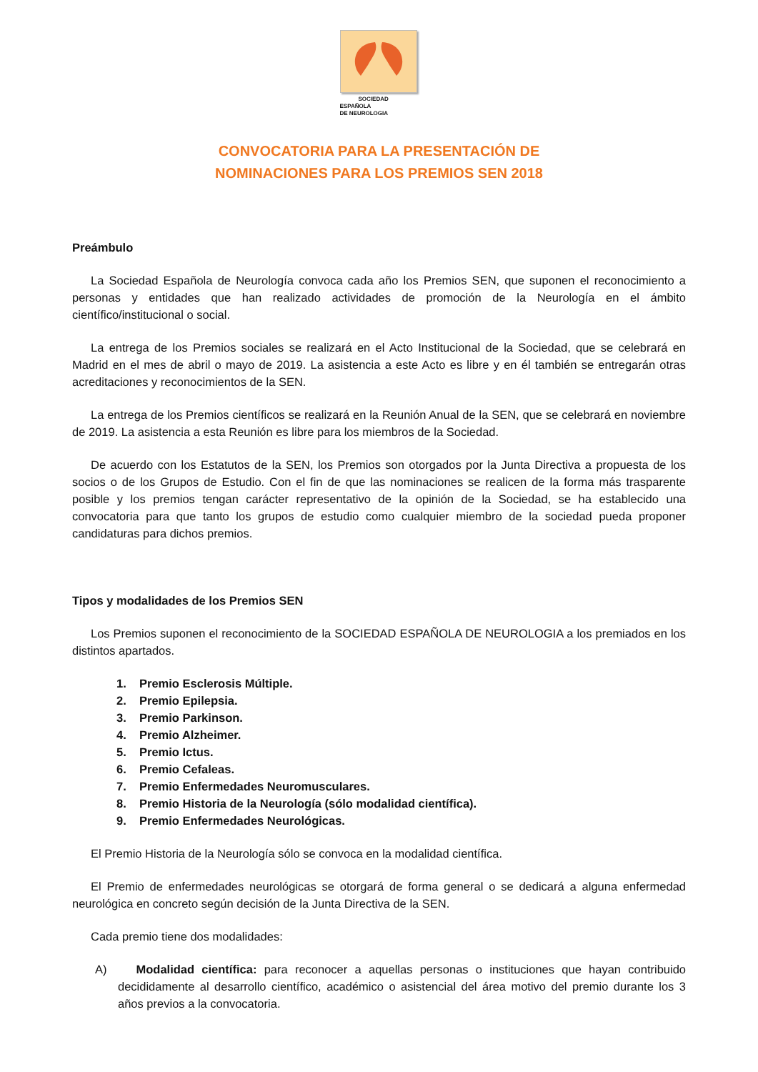SOCIEDAD ESPAÑOLA
DE NEUROLOGIA
CONVOCATORIA PARA LA PRESENTACIÓN DE
NOMINACIONES PARA LOS PREMIOS SEN 2018
Preámbulo
La Sociedad Española de Neurología convoca cada año los Premios SEN, que suponen el reconocimiento a personas y entidades que han realizado actividades de promoción de la Neurología en el ámbito científico/institucional o social.
La entrega de los Premios sociales se realizará en el Acto Institucional de la Sociedad, que se celebrará en Madrid en el mes de abril o mayo de 2019. La asistencia a este Acto es libre y en él también se entregarán otras acreditaciones y reconocimientos de la SEN.
La entrega de los Premios científicos se realizará en la Reunión Anual de la SEN, que se celebrará en noviembre de 2019. La asistencia a esta Reunión es libre para los miembros de la Sociedad.
De acuerdo con los Estatutos de la SEN, los Premios son otorgados por la Junta Directiva a propuesta de los socios o de los Grupos de Estudio. Con el fin de que las nominaciones se realicen de la forma más trasparente posible y los premios tengan carácter representativo de la opinión de la Sociedad, se ha establecido una convocatoria para que tanto los grupos de estudio como cualquier miembro de la sociedad pueda proponer candidaturas para dichos premios.
Tipos y modalidades de los Premios SEN
Los Premios suponen el reconocimiento de la SOCIEDAD ESPAÑOLA DE NEUROLOGIA a los premiados en los distintos apartados.
1. Premio Esclerosis Múltiple.
2. Premio Epilepsia.
3. Premio Parkinson.
4. Premio Alzheimer.
5. Premio Ictus.
6. Premio Cefaleas.
7. Premio Enfermedades Neuromusculares.
8. Premio Historia de la Neurología (sólo modalidad científica).
9. Premio Enfermedades Neurológicas.
El Premio Historia de la Neurología sólo se convoca en la modalidad científica.
El Premio de enfermedades neurológicas se otorgará de forma general o se dedicará a alguna enfermedad neurológica en concreto según decisión de la Junta Directiva de la SEN.
Cada premio tiene dos modalidades:
A) Modalidad científica: para reconocer a aquellas personas o instituciones que hayan contribuido decididamente al desarrollo científico, académico o asistencial del área motivo del premio durante los 3 años previos a la convocatoria.